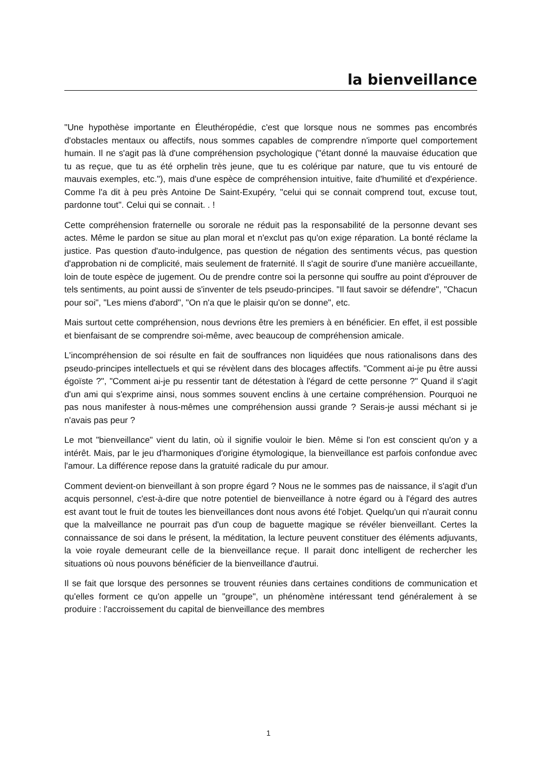la bienveillance
"Une hypothèse importante en Éleuthéropédie, c'est que lorsque nous ne sommes pas encombrés d'obstacles mentaux ou affectifs, nous sommes capables de comprendre n'importe quel comportement humain. Il ne s'agit pas là d'une compréhension psychologique ("étant donné la mauvaise éducation que tu as reçue, que tu as été orphelin très jeune, que tu es colérique par nature, que tu vis entouré de mauvais exemples, etc."), mais d'une espèce de compréhension intuitive, faite d'humilité et d'expérience. Comme l'a dit à peu près Antoine De Saint-Exupéry, "celui qui se connait comprend tout, excuse tout, pardonne tout". Celui qui se connait. . !
Cette compréhension fraternelle ou sororale ne réduit pas la responsabilité de la personne devant ses actes. Même le pardon se situe au plan moral et n'exclut pas qu'on exige réparation. La bonté réclame la justice. Pas question d'auto-indulgence, pas question de négation des sentiments vécus, pas question d'approbation ni de complicité, mais seulement de fraternité. Il s'agit de sourire d'une manière accueillante, loin de toute espèce de jugement. Ou de prendre contre soi la personne qui souffre au point d'éprouver de tels sentiments, au point aussi de s'inventer de tels pseudo-principes. "Il faut savoir se défendre", "Chacun pour soi", "Les miens d'abord", "On n'a que le plaisir qu'on se donne", etc.
Mais surtout cette compréhension, nous devrions être les premiers à en bénéficier. En effet, il est possible et bienfaisant de se comprendre soi-même, avec beaucoup de compréhension amicale.
L'incompréhension de soi résulte en fait de souffrances non liquidées que nous rationalisons dans des pseudo-principes intellectuels et qui se révèlent dans des blocages affectifs. "Comment ai-je pu être aussi égoïste ?", "Comment ai-je pu ressentir tant de détestation à l'égard de cette personne ?" Quand il s'agit d'un ami qui s'exprime ainsi, nous sommes souvent enclins à une certaine compréhension. Pourquoi ne pas nous manifester à nous-mêmes une compréhension aussi grande ? Serais-je aussi méchant si je n'avais pas peur ?
Le mot "bienveillance" vient du latin, où il signifie vouloir le bien. Même si l'on est conscient qu'on y a intérêt. Mais, par le jeu d'harmoniques d'origine étymologique, la bienveillance est parfois confondue avec l'amour. La différence repose dans la gratuité radicale du pur amour.
Comment devient-on bienveillant à son propre égard ? Nous ne le sommes pas de naissance, il s'agit d'un acquis personnel, c'est-à-dire que notre potentiel de bienveillance à notre égard ou à l'égard des autres est avant tout le fruit de toutes les bienveillances dont nous avons été l'objet. Quelqu'un qui n'aurait connu que la malveillance ne pourrait pas d'un coup de baguette magique se révéler bienveillant. Certes la connaissance de soi dans le présent, la méditation, la lecture peuvent constituer des éléments adjuvants, la voie royale demeurant celle de la bienveillance reçue. Il parait donc intelligent de rechercher les situations où nous pouvons bénéficier de la bienveillance d'autrui.
Il se fait que lorsque des personnes se trouvent réunies dans certaines conditions de communication et qu'elles forment ce qu'on appelle un "groupe", un phénomène intéressant tend généralement à se produire : l'accroissement du capital de bienveillance des membres
1